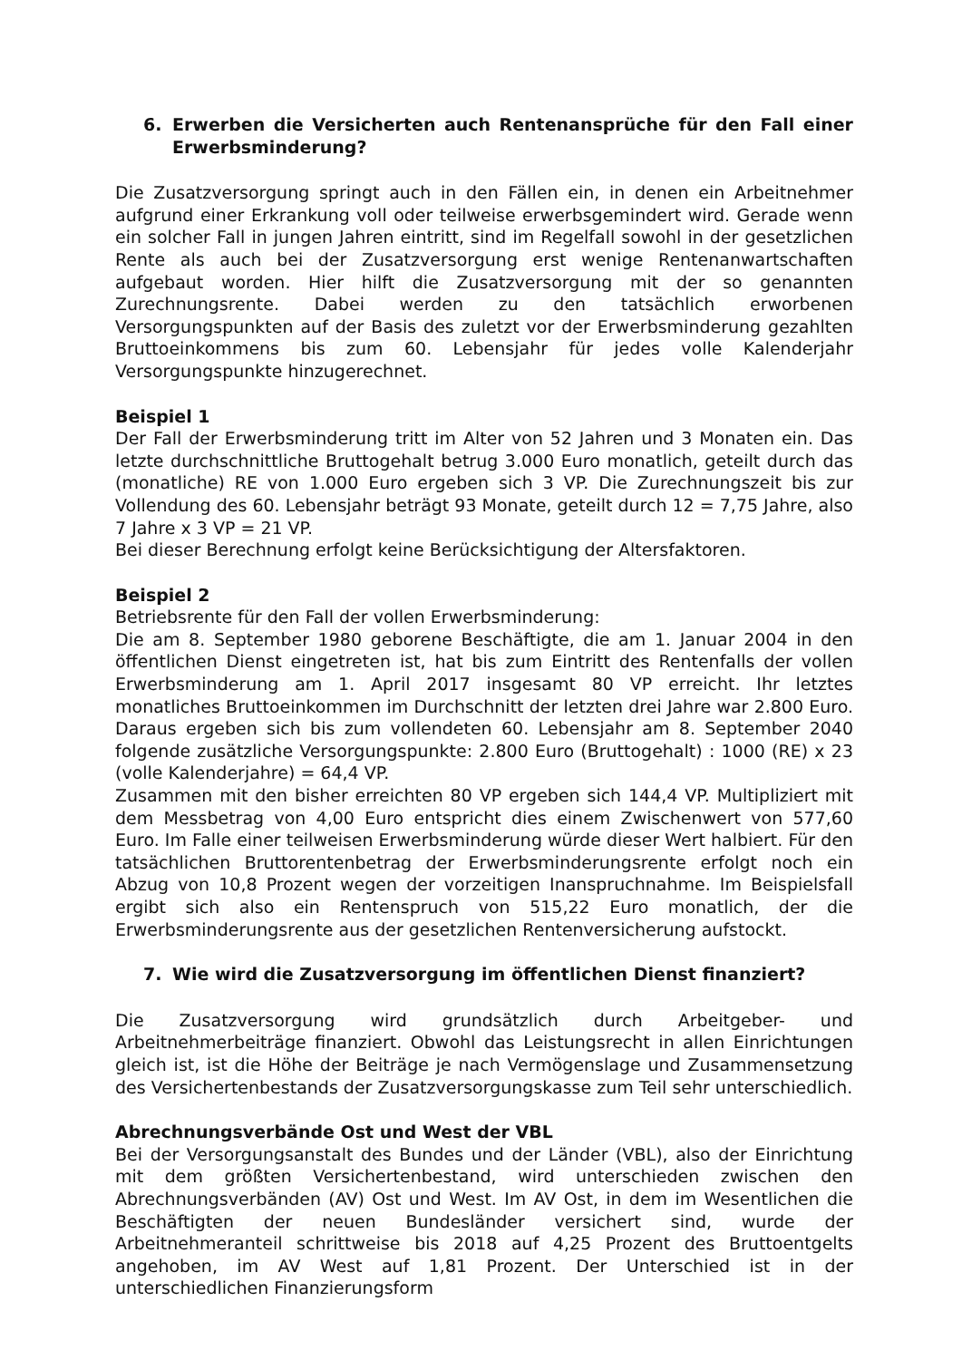6. Erwerben die Versicherten auch Rentenansprüche für den Fall einer Erwerbsminderung?
Die Zusatzversorgung springt auch in den Fällen ein, in denen ein Arbeitnehmer aufgrund einer Erkrankung voll oder teilweise erwerbsgemindert wird. Gerade wenn ein solcher Fall in jungen Jahren eintritt, sind im Regelfall sowohl in der gesetzlichen Rente als auch bei der Zusatzversorgung erst wenige Rentenanwartschaften aufgebaut worden. Hier hilft die Zusatzversorgung mit der so genannten Zurechnungsrente. Dabei werden zu den tatsächlich erworbenen Versorgungspunkten auf der Basis des zuletzt vor der Erwerbsminderung gezahlten Bruttoeinkommens bis zum 60. Lebensjahr für jedes volle Kalenderjahr Versorgungspunkte hinzugerechnet.
Beispiel 1
Der Fall der Erwerbsminderung tritt im Alter von 52 Jahren und 3 Monaten ein. Das letzte durchschnittliche Bruttogehalt betrug 3.000 Euro monatlich, geteilt durch das (monatliche) RE von 1.000 Euro ergeben sich 3 VP. Die Zurechnungszeit bis zur Vollendung des 60. Lebensjahr beträgt 93 Monate, geteilt durch 12 = 7,75 Jahre, also 7 Jahre x 3 VP = 21 VP.
Bei dieser Berechnung erfolgt keine Berücksichtigung der Altersfaktoren.
Beispiel 2
Betriebsrente für den Fall der vollen Erwerbsminderung:
Die am 8. September 1980 geborene Beschäftigte, die am 1. Januar 2004 in den öffentlichen Dienst eingetreten ist, hat bis zum Eintritt des Rentenfalls der vollen Erwerbsminderung am 1. April 2017 insgesamt 80 VP erreicht. Ihr letztes monatliches Bruttoeinkommen im Durchschnitt der letzten drei Jahre war 2.800 Euro. Daraus ergeben sich bis zum vollendeten 60. Lebensjahr am 8. September 2040 folgende zusätzliche Versorgungspunkte: 2.800 Euro (Bruttogehalt) : 1000 (RE) x 23 (volle Kalenderjahre) = 64,4 VP.
Zusammen mit den bisher erreichten 80 VP ergeben sich 144,4 VP. Multipliziert mit dem Messbetrag von 4,00 Euro entspricht dies einem Zwischenwert von 577,60 Euro. Im Falle einer teilweisen Erwerbsminderung würde dieser Wert halbiert. Für den tatsächlichen Bruttorentenbetrag der Erwerbsminderungsrente erfolgt noch ein Abzug von 10,8 Prozent wegen der vorzeitigen Inanspruchnahme. Im Beispielsfall ergibt sich also ein Rentenspruch von 515,22 Euro monatlich, der die Erwerbsminderungsrente aus der gesetzlichen Rentenversicherung aufstockt.
7. Wie wird die Zusatzversorgung im öffentlichen Dienst finanziert?
Die Zusatzversorgung wird grundsätzlich durch Arbeitgeber- und Arbeitnehmerbeiträge finanziert. Obwohl das Leistungsrecht in allen Einrichtungen gleich ist, ist die Höhe der Beiträge je nach Vermögenslage und Zusammensetzung des Versichertenbestands der Zusatzversorgungskasse zum Teil sehr unterschiedlich.
Abrechnungsverbände Ost und West der VBL
Bei der Versorgungsanstalt des Bundes und der Länder (VBL), also der Einrichtung mit dem größten Versichertenbestand, wird unterschieden zwischen den Abrechnungsverbänden (AV) Ost und West. Im AV Ost, in dem im Wesentlichen die Beschäftigten der neuen Bundesländer versichert sind, wurde der Arbeitnehmeranteil schrittweise bis 2018 auf 4,25 Prozent des Bruttoentgelts angehoben, im AV West auf 1,81 Prozent. Der Unterschied ist in der unterschiedlichen Finanzierungsform